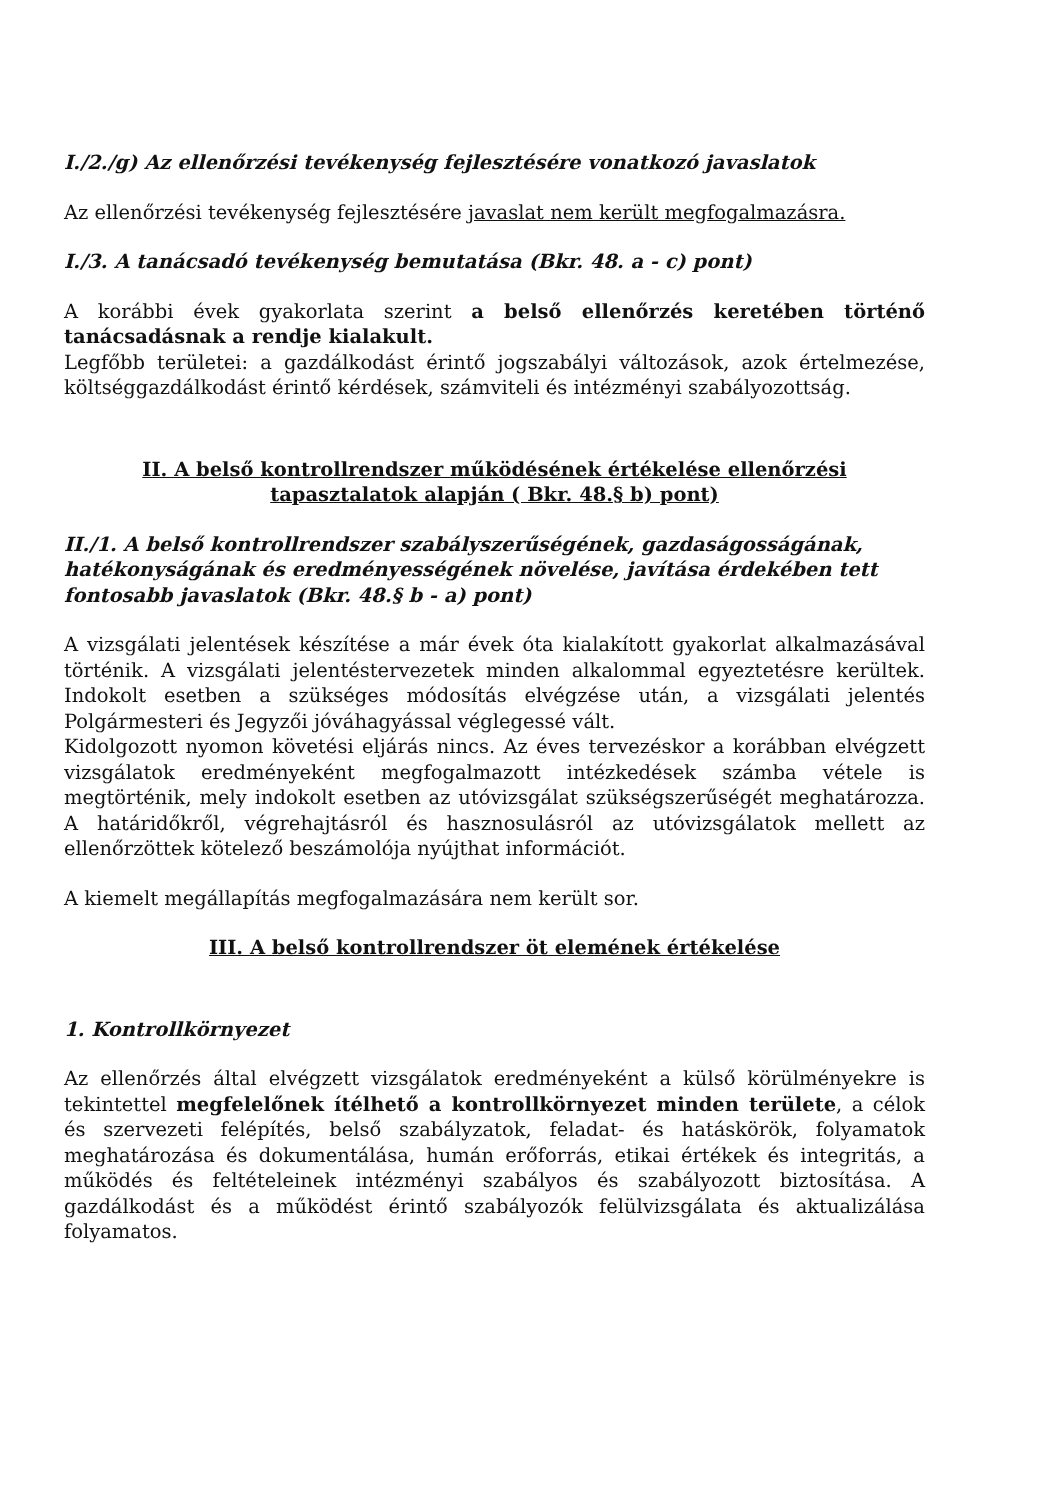I./2./g) Az ellenőrzési tevékenység fejlesztésére vonatkozó javaslatok
Az ellenőrzési tevékenység fejlesztésére javaslat nem került megfogalmazásra.
I./3. A tanácsadó tevékenység bemutatása (Bkr. 48. a - c) pont)
A korábbi évek gyakorlata szerint a belső ellenőrzés keretében történő tanácsadásnak a rendje kialakult.
Legfőbb területei: a gazdálkodást érintő jogszabályi változások, azok értelmezése, költséggazdálkodást érintő kérdések, számviteli és intézményi szabályozottság.
II. A belső kontrollrendszer működésének értékelése ellenőrzési
tapasztalatok alapján ( Bkr. 48.§ b) pont)
II./1. A belső kontrollrendszer szabályszerűségének, gazdaságosságának, hatékonyságának és eredményességének növelése, javítása érdekében tett fontosabb javaslatok (Bkr. 48.§ b - a) pont)
A vizsgálati jelentések készítése a már évek óta kialakított gyakorlat alkalmazásával történik. A vizsgálati jelentéstervezetek minden alkalommal egyeztetésre kerültek. Indokolt esetben a szükséges módosítás elvégzése után, a vizsgálati jelentés Polgármesteri és Jegyzői jóváhagyással véglegessé vált.
Kidolgozott nyomon követési eljárás nincs. Az éves tervezéskor a korábban elvégzett vizsgálatok eredményeként megfogalmazott intézkedések számba vétele is megtörténik, mely indokolt esetben az utóvizsgálat szükségszerűségét meghatározza. A határidőkről, végrehajtásról és hasznosulásról az utóvizsgálatok mellett az ellenőrzöttek kötelező beszámolója nyújthat információt.
A kiemelt megállapítás megfogalmazására nem került sor.
III. A belső kontrollrendszer öt elemének értékelése
1. Kontrollkörnyezet
Az ellenőrzés által elvégzett vizsgálatok eredményeként a külső körülményekre is tekintettel megfelelőnek ítélhető a kontrollkörnyezet minden területe, a célok és szervezeti felépítés, belső szabályzatok, feladat- és hatáskörök, folyamatok meghatározása és dokumentálása, humán erőforrás, etikai értékek és integritás, a működés és feltételeinek intézményi szabályos és szabályozott biztosítása. A gazdálkodást és a működést érintő szabályozók felülvizsgálata és aktualizálása folyamatos.